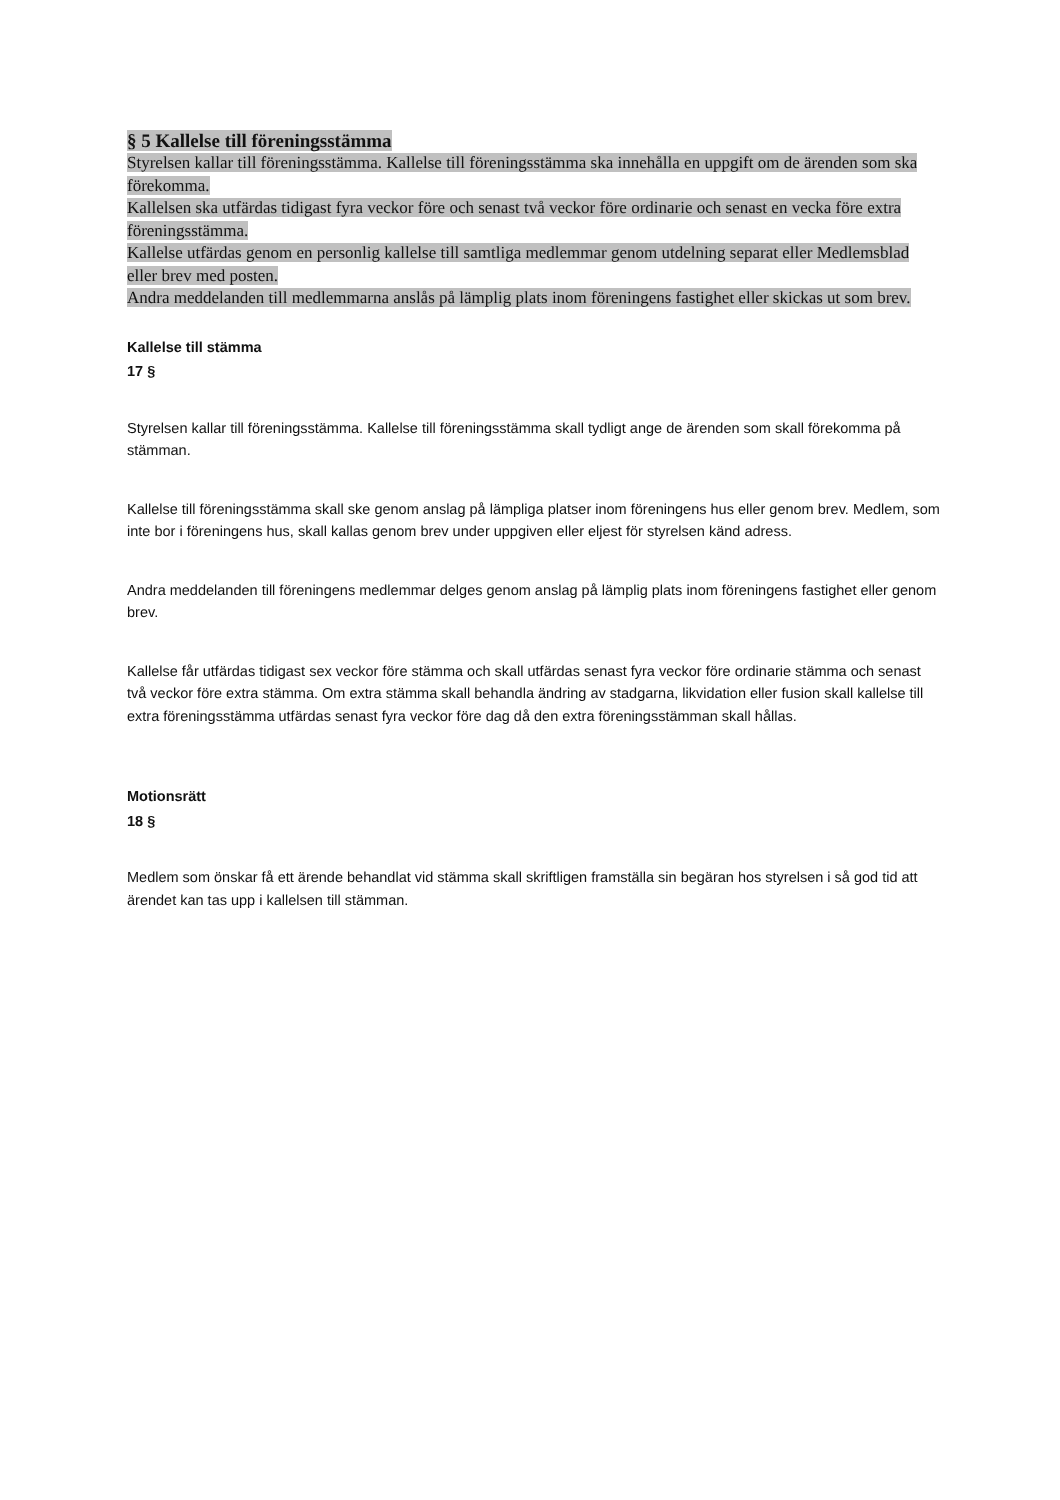§ 5 Kallelse till föreningsstämma
Styrelsen kallar till föreningsstämma. Kallelse till föreningsstämma ska innehålla en uppgift om de ärenden som ska förekomma.
Kallelsen ska utfärdas tidigast fyra veckor före och senast två veckor före ordinarie och senast en vecka före extra föreningsstämma.
Kallelse utfärdas genom en personlig kallelse till samtliga medlemmar genom utdelning separat eller Medlemsblad eller brev med posten.
Andra meddelanden till medlemmarna anslås på lämplig plats inom föreningens fastighet eller skickas ut som brev.
Kallelse till stämma
17 §
Styrelsen kallar till föreningsstämma. Kallelse till föreningsstämma skall tydligt ange de ärenden som skall förekomma på stämman.
Kallelse till föreningsstämma skall ske genom anslag på lämpliga platser inom föreningens hus eller genom brev. Medlem, som inte bor i föreningens hus, skall kallas genom brev under uppgiven eller eljest för styrelsen känd adress.
Andra meddelanden till föreningens medlemmar delges genom anslag på lämplig plats inom föreningens fastighet eller genom brev.
Kallelse får utfärdas tidigast sex veckor före stämma och skall utfärdas senast fyra veckor före ordinarie stämma och senast två veckor före extra stämma. Om extra stämma skall behandla ändring av stadgarna, likvidation eller fusion skall kallelse till extra föreningsstämma utfärdas senast fyra veckor före dag då den extra föreningsstämman skall hållas.
Motionsrätt
18 §
Medlem som önskar få ett ärende behandlat vid stämma skall skriftligen framställa sin begäran hos styrelsen i så god tid att ärendet kan tas upp i kallelsen till stämman.